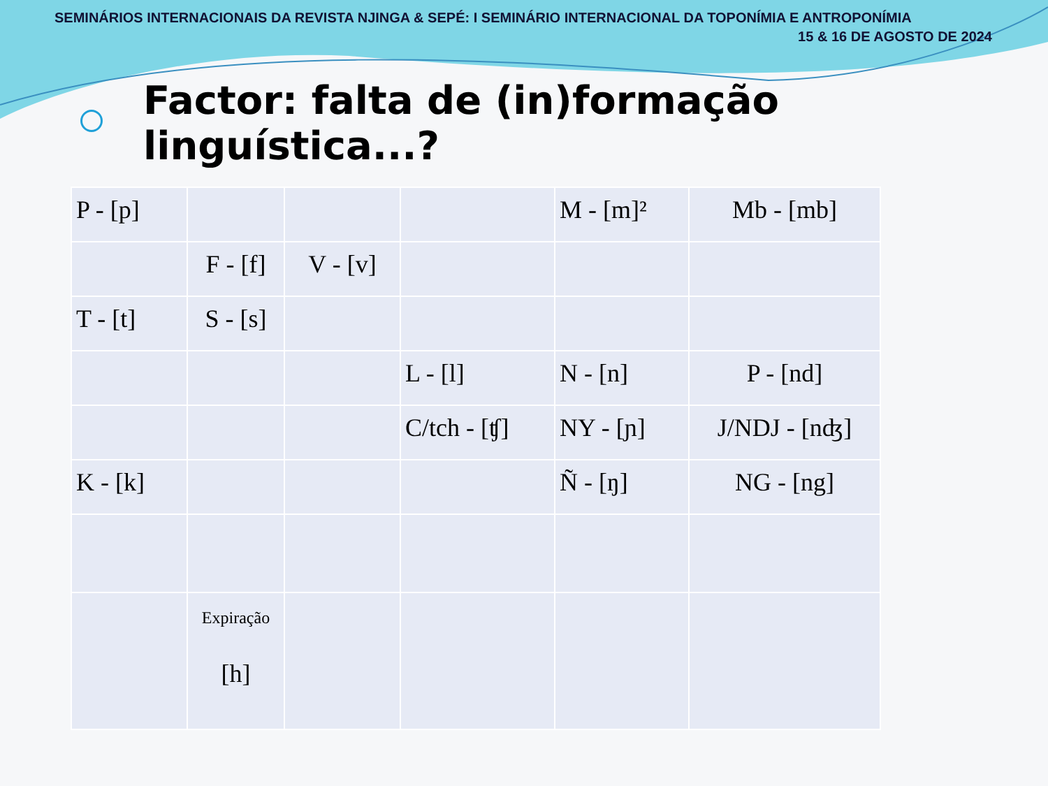SEMINÁRIOS INTERNACIONAIS DA REVISTA NJINGA & SEPÉ: I SEMINÁRIO INTERNACIONAL DA TOPONÍMIA E ANTROPONÍMIA
15 & 16 DE AGOSTO DE 2024
Factor: falta de (in)formação linguística...?
| P - [p] | | | | M - [m]² | Mb - [mb] |
| | F - [f] | V - [v] | | | |
| T - [t] | S - [s] | | | | |
| | | | L - [l] | N - [n] | P - [nd] |
| | | | C/tch - [ʧ] | NY - [ɲ] | J/NDJ - [nʤ] |
| K - [k] | | | | Ñ - [ŋ] | NG - [ng] |
| | Expiração [h] | | | | |